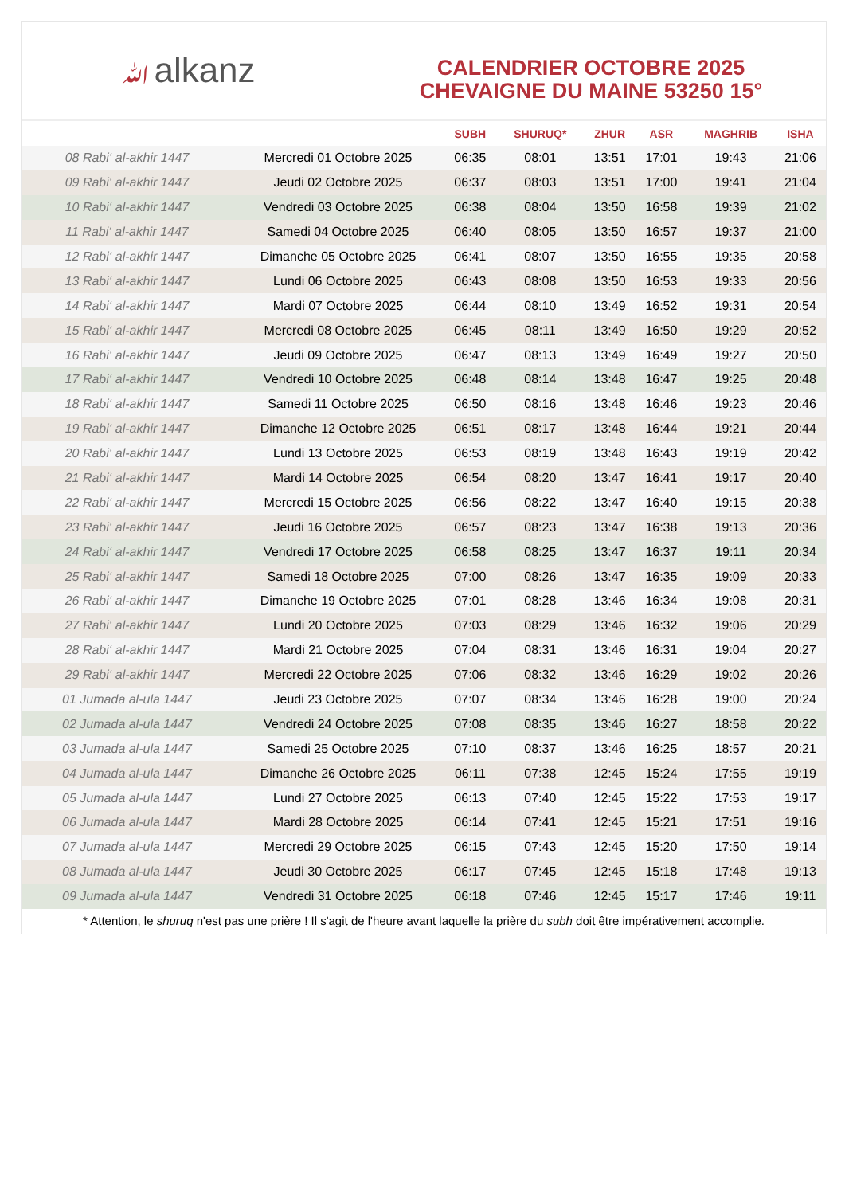ﷲalkanz
CALENDRIER OCTOBRE 2025
CHEVAIGNE DU MAINE 53250 15°
| | | SUBH | SHURUQ* | ZHUR | ASR | MAGHRIB | ISHA |
| --- | --- | --- | --- | --- | --- | --- | --- |
| 08 Rabi‘ al-akhir 1447 | Mercredi 01 Octobre 2025 | 06:35 | 08:01 | 13:51 | 17:01 | 19:43 | 21:06 |
| 09 Rabi‘ al-akhir 1447 | Jeudi 02 Octobre 2025 | 06:37 | 08:03 | 13:51 | 17:00 | 19:41 | 21:04 |
| 10 Rabi‘ al-akhir 1447 | Vendredi 03 Octobre 2025 | 06:38 | 08:04 | 13:50 | 16:58 | 19:39 | 21:02 |
| 11 Rabi‘ al-akhir 1447 | Samedi 04 Octobre 2025 | 06:40 | 08:05 | 13:50 | 16:57 | 19:37 | 21:00 |
| 12 Rabi‘ al-akhir 1447 | Dimanche 05 Octobre 2025 | 06:41 | 08:07 | 13:50 | 16:55 | 19:35 | 20:58 |
| 13 Rabi‘ al-akhir 1447 | Lundi 06 Octobre 2025 | 06:43 | 08:08 | 13:50 | 16:53 | 19:33 | 20:56 |
| 14 Rabi‘ al-akhir 1447 | Mardi 07 Octobre 2025 | 06:44 | 08:10 | 13:49 | 16:52 | 19:31 | 20:54 |
| 15 Rabi‘ al-akhir 1447 | Mercredi 08 Octobre 2025 | 06:45 | 08:11 | 13:49 | 16:50 | 19:29 | 20:52 |
| 16 Rabi‘ al-akhir 1447 | Jeudi 09 Octobre 2025 | 06:47 | 08:13 | 13:49 | 16:49 | 19:27 | 20:50 |
| 17 Rabi‘ al-akhir 1447 | Vendredi 10 Octobre 2025 | 06:48 | 08:14 | 13:48 | 16:47 | 19:25 | 20:48 |
| 18 Rabi‘ al-akhir 1447 | Samedi 11 Octobre 2025 | 06:50 | 08:16 | 13:48 | 16:46 | 19:23 | 20:46 |
| 19 Rabi‘ al-akhir 1447 | Dimanche 12 Octobre 2025 | 06:51 | 08:17 | 13:48 | 16:44 | 19:21 | 20:44 |
| 20 Rabi‘ al-akhir 1447 | Lundi 13 Octobre 2025 | 06:53 | 08:19 | 13:48 | 16:43 | 19:19 | 20:42 |
| 21 Rabi‘ al-akhir 1447 | Mardi 14 Octobre 2025 | 06:54 | 08:20 | 13:47 | 16:41 | 19:17 | 20:40 |
| 22 Rabi‘ al-akhir 1447 | Mercredi 15 Octobre 2025 | 06:56 | 08:22 | 13:47 | 16:40 | 19:15 | 20:38 |
| 23 Rabi‘ al-akhir 1447 | Jeudi 16 Octobre 2025 | 06:57 | 08:23 | 13:47 | 16:38 | 19:13 | 20:36 |
| 24 Rabi‘ al-akhir 1447 | Vendredi 17 Octobre 2025 | 06:58 | 08:25 | 13:47 | 16:37 | 19:11 | 20:34 |
| 25 Rabi‘ al-akhir 1447 | Samedi 18 Octobre 2025 | 07:00 | 08:26 | 13:47 | 16:35 | 19:09 | 20:33 |
| 26 Rabi‘ al-akhir 1447 | Dimanche 19 Octobre 2025 | 07:01 | 08:28 | 13:46 | 16:34 | 19:08 | 20:31 |
| 27 Rabi‘ al-akhir 1447 | Lundi 20 Octobre 2025 | 07:03 | 08:29 | 13:46 | 16:32 | 19:06 | 20:29 |
| 28 Rabi‘ al-akhir 1447 | Mardi 21 Octobre 2025 | 07:04 | 08:31 | 13:46 | 16:31 | 19:04 | 20:27 |
| 29 Rabi‘ al-akhir 1447 | Mercredi 22 Octobre 2025 | 07:06 | 08:32 | 13:46 | 16:29 | 19:02 | 20:26 |
| 01 Jumada al-ula 1447 | Jeudi 23 Octobre 2025 | 07:07 | 08:34 | 13:46 | 16:28 | 19:00 | 20:24 |
| 02 Jumada al-ula 1447 | Vendredi 24 Octobre 2025 | 07:08 | 08:35 | 13:46 | 16:27 | 18:58 | 20:22 |
| 03 Jumada al-ula 1447 | Samedi 25 Octobre 2025 | 07:10 | 08:37 | 13:46 | 16:25 | 18:57 | 20:21 |
| 04 Jumada al-ula 1447 | Dimanche 26 Octobre 2025 | 06:11 | 07:38 | 12:45 | 15:24 | 17:55 | 19:19 |
| 05 Jumada al-ula 1447 | Lundi 27 Octobre 2025 | 06:13 | 07:40 | 12:45 | 15:22 | 17:53 | 19:17 |
| 06 Jumada al-ula 1447 | Mardi 28 Octobre 2025 | 06:14 | 07:41 | 12:45 | 15:21 | 17:51 | 19:16 |
| 07 Jumada al-ula 1447 | Mercredi 29 Octobre 2025 | 06:15 | 07:43 | 12:45 | 15:20 | 17:50 | 19:14 |
| 08 Jumada al-ula 1447 | Jeudi 30 Octobre 2025 | 06:17 | 07:45 | 12:45 | 15:18 | 17:48 | 19:13 |
| 09 Jumada al-ula 1447 | Vendredi 31 Octobre 2025 | 06:18 | 07:46 | 12:45 | 15:17 | 17:46 | 19:11 |
* Attention, le shuruq n'est pas une prière ! Il s'agit de l'heure avant laquelle la prière du subh doit être impérativement accomplie.